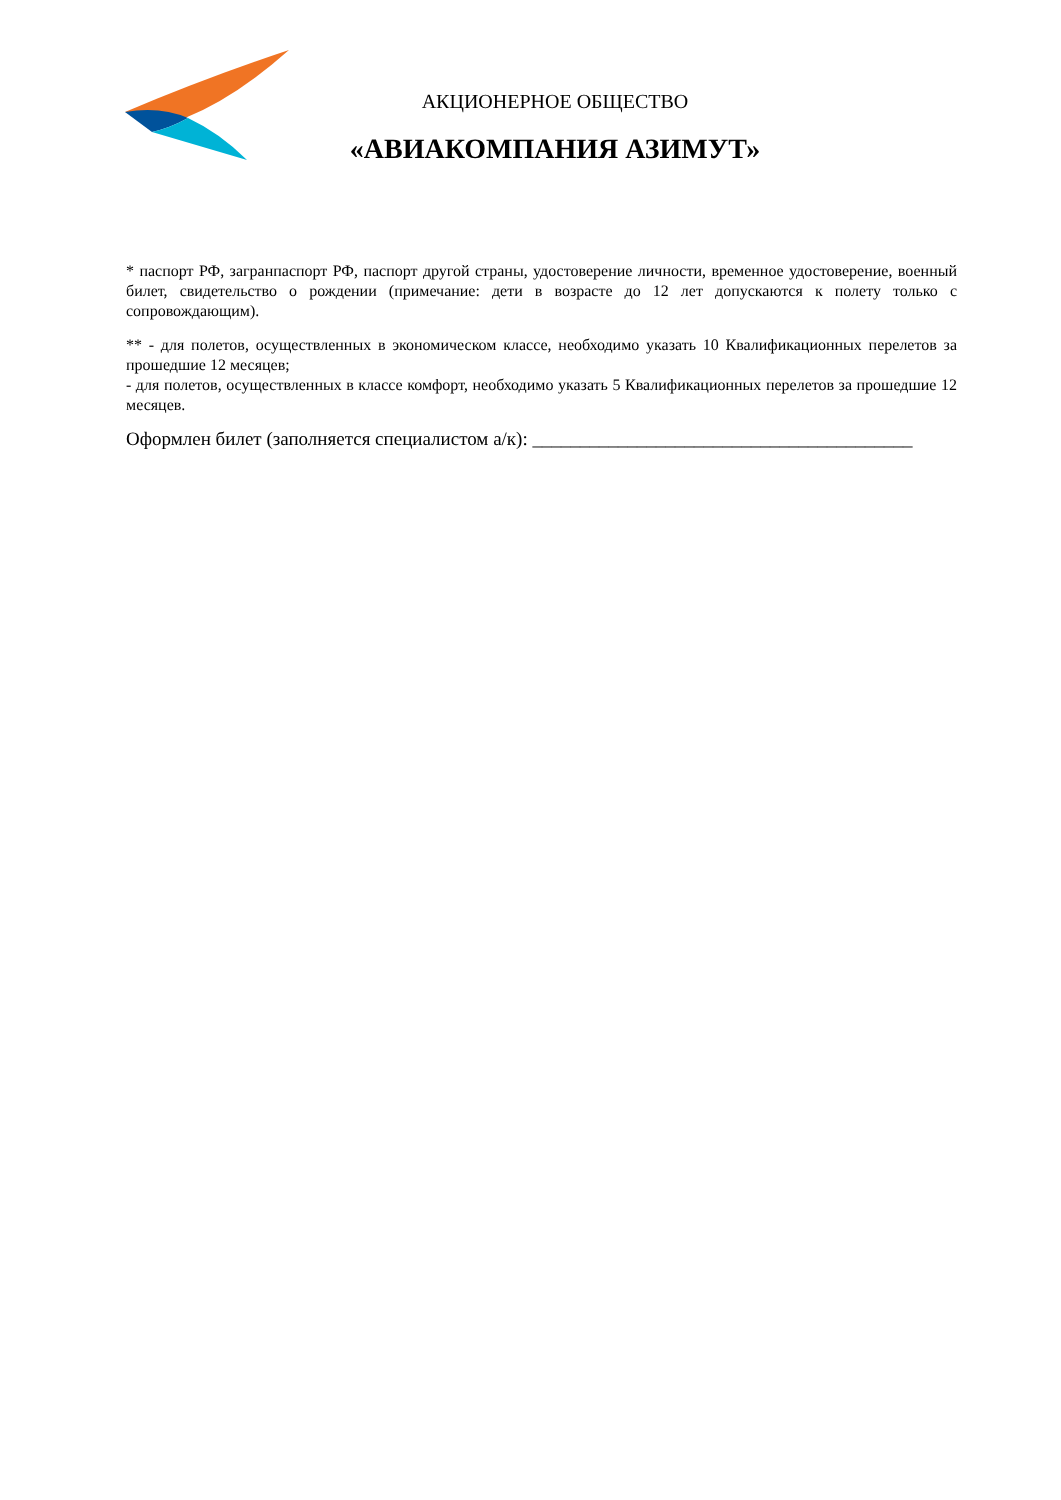АКЦИОНЕРНОЕ ОБЩЕСТВО
«АВИАКОМПАНИЯ АЗИМУТ»
* паспорт РФ, загранпаспорт РФ, паспорт другой страны, удостоверение личности, временное удостоверение, военный билет, свидетельство о рождении (примечание: дети в возрасте до 12 лет допускаются к полету только с сопровождающим).
** - для полетов, осуществленных в экономическом классе, необходимо указать 10 Квалификационных перелетов за прошедшие 12 месяцев;
- для полетов, осуществленных в классе комфорт, необходимо указать 5 Квалификационных перелетов за прошедшие 12 месяцев.
Оформлен билет (заполняется специалистом а/к): ________________________________________